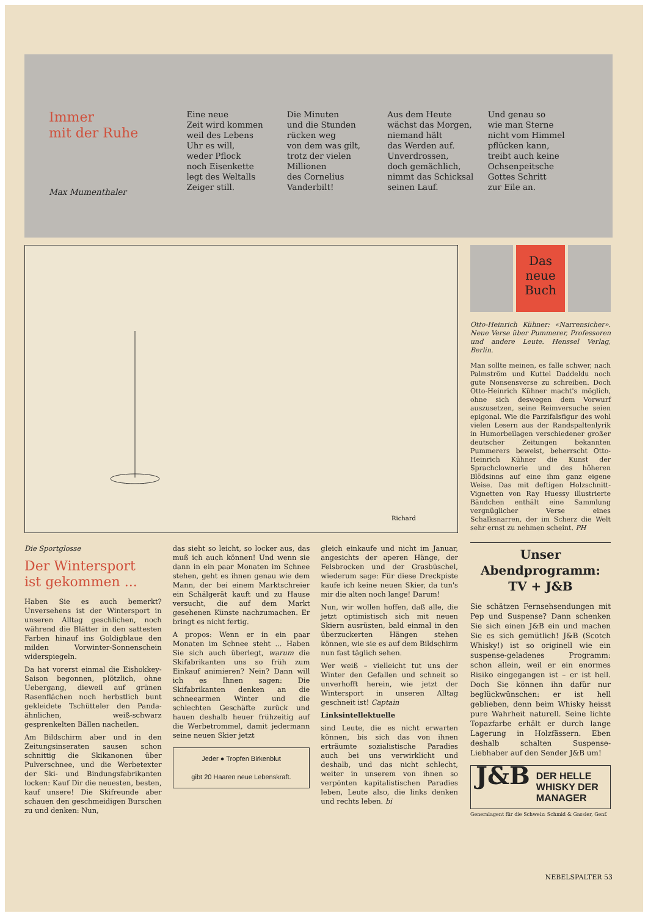Immer
mit der Ruhe
Max Mumenthaler
Eine neue
Zeit wird kommen
weil des Lebens
Uhr es will,
weder Pflock
noch Eisenkette
legt des Weltalls
Zeiger still.
Die Minuten
und die Stunden
rücken weg
von dem was gilt,
trotz der vielen
Millionen
des Cornelius
Vanderbilt!
Aus dem Heute
wächst das Morgen,
niemand hält
das Werden auf.
Unverdrossen,
doch gemächlich,
nimmt das Schicksal
seinen Lauf.
Und genau so
wie man Sterne
nicht vom Himmel
pflücken kann,
treibt auch keine
Ochsenpeitsche
Gottes Schritt
zur Eile an.
Richard
Die Sportglosse
Der Wintersport
ist gekommen ...
Haben Sie es auch bemerkt? Unversehens ist der Wintersport in unseren Alltag geschlichen, noch während die Blätter in den sattesten Farben hinauf ins Goldigblaue den milden Vorwinter-Sonnenschein widerspiegeln.
Da hat vorerst einmal die Eishokkey-Saison begonnen, plötzlich, ohne Uebergang, dieweil auf grünen Rasenflächen noch herbstlich bunt gekleidete Tschütteler den Panda-ähnlichen, weiß-schwarz gesprenkelten Bällen nacheilen.
Am Bildschirm aber und in den Zeitungsinseraten sausen schon schnittig die Skikanonen über Pulverschnee, und die Werbetexter der Ski- und Bindungsfabrikanten locken: Kauf Dir die neuesten, besten, kauf unsere! Die Skifreunde aber schauen den geschmeidigen Burschen zu und denken: Nun,
das sieht so leicht, so locker aus, das muß ich auch können! Und wenn sie dann in ein paar Monaten im Schnee stehen, geht es ihnen genau wie dem Mann, der bei einem Marktschreier ein Schälgerät kauft und zu Hause versucht, die auf dem Markt gesehenen Künste nachzumachen. Er bringt es nicht fertig.
A propos: Wenn er in ein paar Monaten im Schnee steht ... Haben Sie sich auch überlegt, warum die Skifabrikanten uns so früh zum Einkauf animieren? Nein? Dann will ich es Ihnen sagen: Die Skifabrikanten denken an die schneearmen Winter und die schlechten Geschäfte zurück und hauen deshalb heuer frühzeitig auf die Werbetrommel, damit jedermann seine neuen Skier jetzt
Jeder ● Tropfen Birkenblut
gibt 20 Haaren neue Lebenskraft.
gleich einkaufe und nicht im Januar, angesichts der aperen Hänge, der Felsbrocken und der Grasbüschel, wiederum sage: Für diese Dreckpiste kaufe ich keine neuen Skier, da tun's mir die alten noch lange! Darum!
Nun, wir wollen hoffen, daß alle, die jetzt optimistisch sich mit neuen Skiern ausrüsten, bald einmal in den überzuckerten Hängen stehen können, wie sie es auf dem Bildschirm nun fast täglich sehen.
Wer weiß – vielleicht tut uns der Winter den Gefallen und schneit so unverhofft herein, wie jetzt der Wintersport in unseren Alltag geschneit ist! Captain
Linksintellektuelle
sind Leute, die es nicht erwarten können, bis sich das von ihnen erträumte sozialistische Paradies auch bei uns verwirklicht und deshalb, und das nicht schlecht, weiter in unserem von ihnen so verpönten kapitalistischen Paradies leben, Leute also, die links denken und rechts leben. bi
Das
neue
Buch
Otto-Heinrich Kühner: «Narrensicher». Neue Verse über Pummerer, Professoren und andere Leute. Henssel Verlag, Berlin.
Man sollte meinen, es falle schwer, nach Palmström und Kuttel Daddeldu noch gute Nonsensverse zu schreiben. Doch Otto-Heinrich Kühner macht's möglich, ohne sich deswegen dem Vorwurf auszusetzen, seine Reimversuche seien epigonal. Wie die Parzifalsfigur des wohl vielen Lesern aus der Randspaltenlyrik in Humorbeilagen verschiedener großer deutscher Zeitungen bekannten Pummerers beweist, beherrscht Otto-Heinrich Kühner die Kunst der Sprachclownerie und des höheren Blödsinns auf eine ihm ganz eigene Weise. Das mit deftigen Holzschnitt-Vignetten von Ray Huessy illustrierte Bändchen enthält eine Sammlung vergnüglicher Verse eines Schalksnarren, der im Scherz die Welt sehr ernst zu nehmen scheint. PH
Unser
Abendprogramm:
TV + J&B
Sie schätzen Fernsehsendungen mit Pep und Suspense? Dann schenken Sie sich einen J&B ein und machen Sie es sich gemütlich! J&B (Scotch Whisky!) ist so originell wie ein suspense-geladenes Programm: schon allein, weil er ein enormes Risiko eingegangen ist – er ist hell. Doch Sie können ihn dafür nur beglückwünschen: er ist hell geblieben, denn beim Whisky heisst pure Wahrheit naturell. Seine lichte Topazfarbe erhält er durch lange Lagerung in Holzfässern. Eben deshalb schalten Suspense-Liebhaber auf den Sender J&B um!
J&B DER HELLE
WHISKY DER
MANAGER
Generalagent für die Schweiz: Schmid & Gassler, Genf.
NEBELSPALTER 53